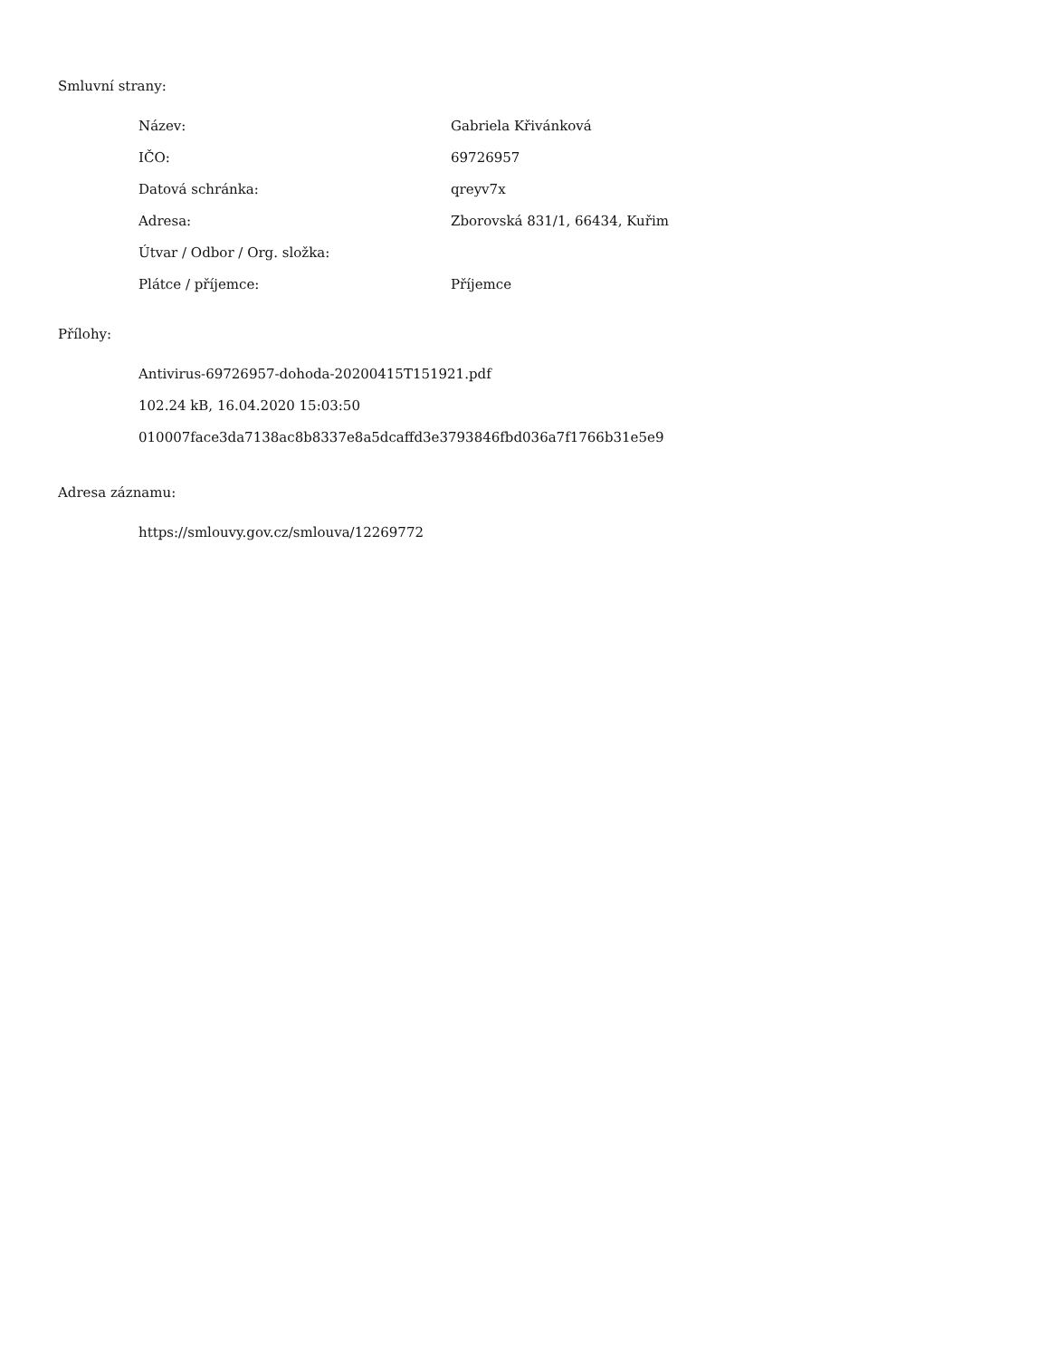Smluvní strany:
| Název: | Gabriela Křivánková |
| IČO: | 69726957 |
| Datová schránka: | qreyv7x |
| Adresa: | Zborovská 831/1, 66434, Kuřim |
| Útvar / Odbor / Org. složka: | |
| Plátce / příjemce: | Příjemce |
Přílohy:
Antivirus-69726957-dohoda-20200415T151921.pdf
102.24 kB, 16.04.2020 15:03:50
010007face3da7138ac8b8337e8a5dcaffd3e3793846fbd036a7f1766b31e5e9
Adresa záznamu:
https://smlouvy.gov.cz/smlouva/12269772